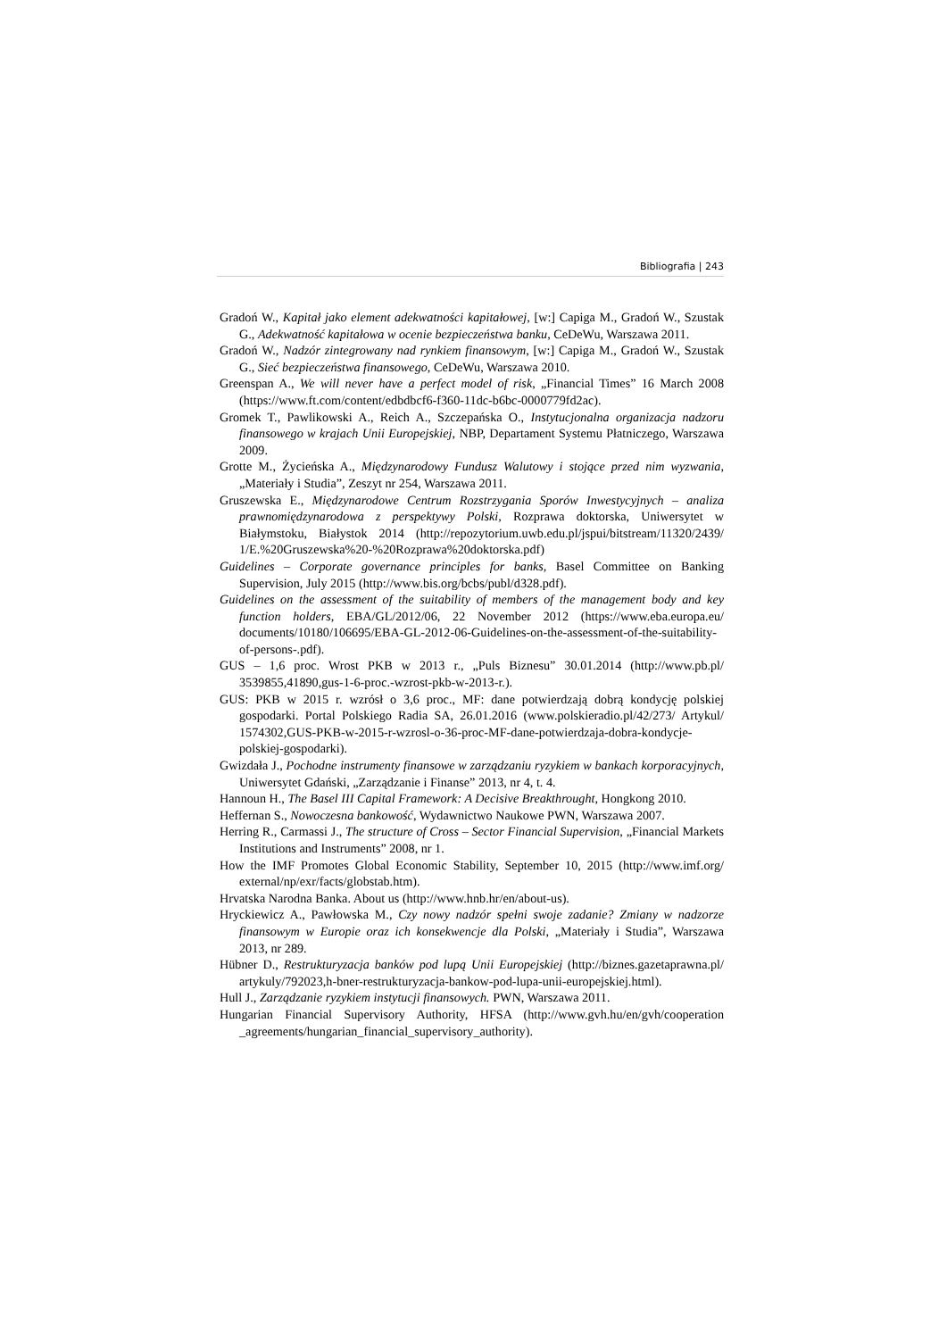Bibliografia | 243
Gradoń W., Kapitał jako element adekwatności kapitałowej, [w:] Capiga M., Gradoń W., Szustak G., Adekwatność kapitałowa w ocenie bezpieczeństwa banku, CeDeWu, Warszawa 2011.
Gradoń W., Nadzór zintegrowany nad rynkiem finansowym, [w:] Capiga M., Gradoń W., Szustak G., Sieć bezpieczeństwa finansowego, CeDeWu, Warszawa 2010.
Greenspan A., We will never have a perfect model of risk, „Financial Times” 16 March 2008 (https://www.ft.com/content/edbdbcf6-f360-11dc-b6bc-0000779fd2ac).
Gromek T., Pawlikowski A., Reich A., Szczepańska O., Instytucjonalna organizacja nadzoru finansowego w krajach Unii Europejskiej, NBP, Departament Systemu Płatniczego, Warszawa 2009.
Grotte M., Życieńska A., Międzynarodowy Fundusz Walutowy i stojące przed nim wyzwania, „Materiały i Studia”, Zeszyt nr 254, Warszawa 2011.
Gruszewska E., Międzynarodowe Centrum Rozstrzygania Sporów Inwestycyjnych – analiza prawnomiędzynarodowa z perspektywy Polski, Rozprawa doktorska, Uniwersytet w Białymstoku, Białystok 2014 (http://repozytorium.uwb.edu.pl/jspui/bitstream/11320/2439/ 1/E.%20Gruszewska%20-%20Rozprawa%20doktorska.pdf)
Guidelines – Corporate governance principles for banks, Basel Committee on Banking Supervision, July 2015 (http://www.bis.org/bcbs/publ/d328.pdf).
Guidelines on the assessment of the suitability of members of the management body and key function holders, EBA/GL/2012/06, 22 November 2012 (https://www.eba.europa.eu/ documents/10180/106695/EBA-GL-2012-06-Guidelines-on-the-assessment-of-the-suitability-of-persons-.pdf).
GUS – 1,6 proc. Wrost PKB w 2013 r., „Puls Biznesu” 30.01.2014 (http://www.pb.pl/ 3539855,41890,gus-1-6-proc.-wzrost-pkb-w-2013-r.).
GUS: PKB w 2015 r. wzrósł o 3,6 proc., MF: dane potwierdzają dobrą kondycję polskiej gospodarki. Portal Polskiego Radia SA, 26.01.2016 (www.polskieradio.pl/42/273/ Artykul/ 1574302,GUS-PKB-w-2015-r-wzrosl-o-36-proc-MF-dane-potwierdzaja-dobra-kondycje-polskiej-gospodarki).
Gwizdała J., Pochodne instrumenty finansowe w zarządzaniu ryzykiem w bankach korporacyjnych, Uniwersytet Gdański, „Zarządzanie i Finanse” 2013, nr 4, t. 4.
Hannoun H., The Basel III Capital Framework: A Decisive Breakthrought, Hongkong 2010.
Heffernan S., Nowoczesna bankowość, Wydawnictwo Naukowe PWN, Warszawa 2007.
Herring R., Carmassi J., The structure of Cross – Sector Financial Supervision, „Financial Markets Institutions and Instruments” 2008, nr 1.
How the IMF Promotes Global Economic Stability, September 10, 2015 (http://www.imf.org/ external/np/exr/facts/globstab.htm).
Hrvatska Narodna Banka. About us (http://www.hnb.hr/en/about-us).
Hryckiewicz A., Pawłowska M., Czy nowy nadzór spełni swoje zadanie? Zmiany w nadzorze finansowym w Europie oraz ich konsekwencje dla Polski, „Materiały i Studia”, Warszawa 2013, nr 289.
Hübner D., Restrukturyzacja banków pod lupą Unii Europejskiej (http://biznes.gazetaprawna.pl/ artykuly/792023,h-bner-restrukturyzacja-bankow-pod-lupa-unii-europejskiej.html).
Hull J., Zarządzanie ryzykiem instytucji finansowych. PWN, Warszawa 2011.
Hungarian Financial Supervisory Authority, HFSA (http://www.gvh.hu/en/gvh/cooperation _agreements/hungarian_financial_supervisory_authority).